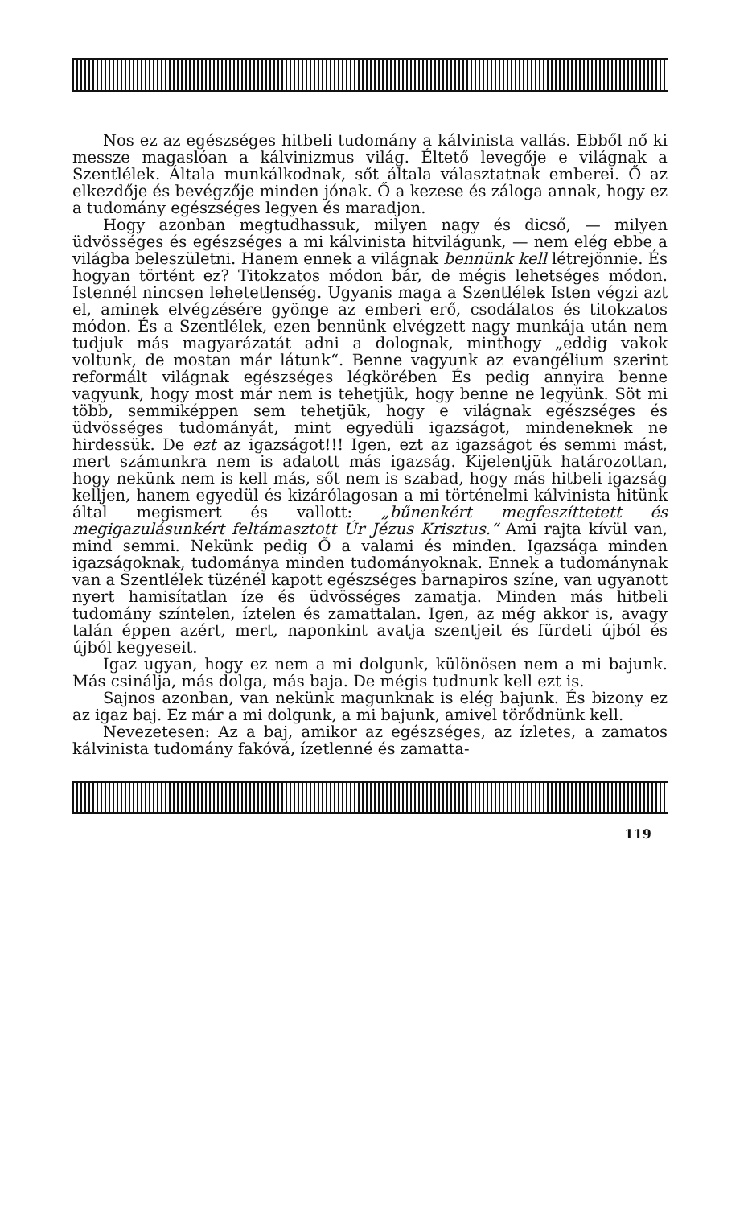Nos ez az egészséges hitbeli tudomány a kálvinista vallás. Ebből nő ki messze magaslóan a kálvinizmus világ. Éltető levegője e világnak a Szentlélek. Általa munkálkodnak, sőt általa választatnak emberei. Ő az elkezdője és bevégzője minden jónak. Ő a kezese és záloga annak, hogy ez a tudomány egészséges legyen és maradjon.
Hogy azonban megtudhassuk, milyen nagy és dicső, — milyen üdvösséges és egészséges a mi kálvinista hitvilágunk, — nem elég ebbe a világba beleszületni. Hanem ennek a világnak bennünk kell létrejönnie. És hogyan történt ez? Titokzatos módon bár, de mégis lehetséges módon. Istennél nincsen lehetetlenség. Ugyanis maga a Szentlélek Isten végzi azt el, aminek elvégzésére gyönge az emberi erő, csodálatos és titokzatos módon. És a Szentlélek, ezen bennünk elvégzett nagy munkája után nem tudjuk más magyarázatát adni a dolognak, minthogy „eddig vakok voltunk, de mostan már látunk“. Benne vagyunk az evangélium szerint reformált világnak egészséges légkörében És pedig annyira benne vagyunk, hogy most már nem is tehetjük, hogy benne ne legyünk. Söt mi több, semmiképpen sem tehetjük, hogy e világnak egészséges és üdvösséges tudományát, mint egyedüli igazságot, mindeneknek ne hirdessük. De ezt az igazságot!!! Igen, ezt az igazságot és semmi mást, mert számunkra nem is adatott más igazság. Kijelentjük határozottan, hogy nekünk nem is kell más, sőt nem is szabad, hogy más hitbeli igazság kelljen, hanem egyedül és kizárólagosan a mi történelmi kálvinista hitünk által megismert és vallott: „bűnenkért megfeszíttetett és megigazulásunkért feltámasztott Úr Jézus Krisztus.“ Ami rajta kívül van, mind semmi. Nekünk pedig Ő a valami és minden. Igazsága minden igazságoknak, tudománya minden tudományoknak. Ennek a tudománynak van a Szentlélek tüzénél kapott egészséges barnapiros színe, van ugyanott nyert hamisítatlan íze és üdvösséges zamatja. Minden más hitbeli tudomány színtelen, íztelen és zamattalan. Igen, az még akkor is, avagy talán éppen azért, mert, naponkint avatja szentjeit és fürdeti újból és újból kegyeseit.
Igaz ugyan, hogy ez nem a mi dolgunk, különösen nem a mi bajunk. Más csinálja, más dolga, más baja. De mégis tudnunk kell ezt is.
Sajnos azonban, van nekünk magunknak is elég bajunk. És bizony ez az igaz baj. Ez már a mi dolgunk, a mi bajunk, amivel törődnünk kell.
Nevezetesen: Az a baj, amikor az egészséges, az ízletes, a zamatos kálvinista tudomány fakóvá, ízetlenné és zamatta-
119